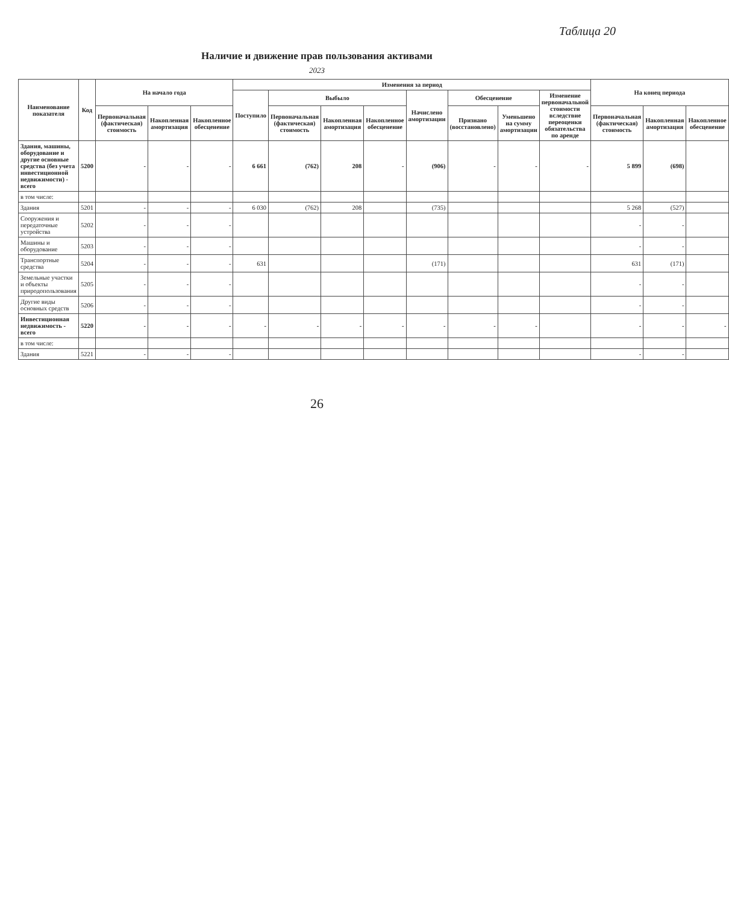Таблица 20
Наличие и движение прав пользования активами
2023
| Наименование показателя | Код | На начало года | | | Изменения за период | | | | | | | | На конец периода | | |
| --- | --- | --- | --- | --- | --- | --- | --- | --- | --- | --- | --- | --- | --- | --- | --- |
| | | | | | Поступило | Выбыло | | | Начислено амортизации | Обесценение | | Изменение первоначальной стоимости вследствие переоценки обязательства по аренде | | | |
| | | Первоначальная (фактическая) стоимость | Накопленная амортизация | Накопленное обесценение | | Первоначальная (фактическая) стоимость | Накопленная амортизация | Накопленное обесценение | | Признано (восстановлено) | Уменьшено на сумму амортизации | | Первоначальная (фактическая) стоимость | Накопленная амортизация | Накопленное обесценение |
| Здания, машины, оборудование и другие основные средства (без учета инвестиционной недвижимости) - всего | 5200 | - | - | - | 6 661 | (762) | 208 | - | (906) | - | - | - | 5 899 | (698) | |
| в том числе: | | | | | | | | | | | | | | | |
| Здания | 5201 | - | - | - | 6 030 | (762) | 208 | | (735) | | | | 5 268 | (527) | |
| Сооружения и передаточные устройства | 5202 | - | - | - | | | | | | | | | - | - | |
| Машины и оборудование | 5203 | - | - | - | | | | | | | | | - | - | |
| Транспортные средства | 5204 | - | - | - | 631 | | | | (171) | | | | 631 | (171) | |
| Земельные участки и объекты природопользования | 5205 | - | - | - | | | | | | | | | - | - | |
| Другие виды основных средств | 5206 | - | - | - | | | | | | | | | - | - | |
| Инвестиционная недвижимость - всего | 5220 | - | - | - | - | - | - | - | - | - | - | | - | - | - |
| в том числе: | | | | | | | | | | | | | | | |
| Здания | 5221 | - | - | - | | | | | | | | | - | - | |
26